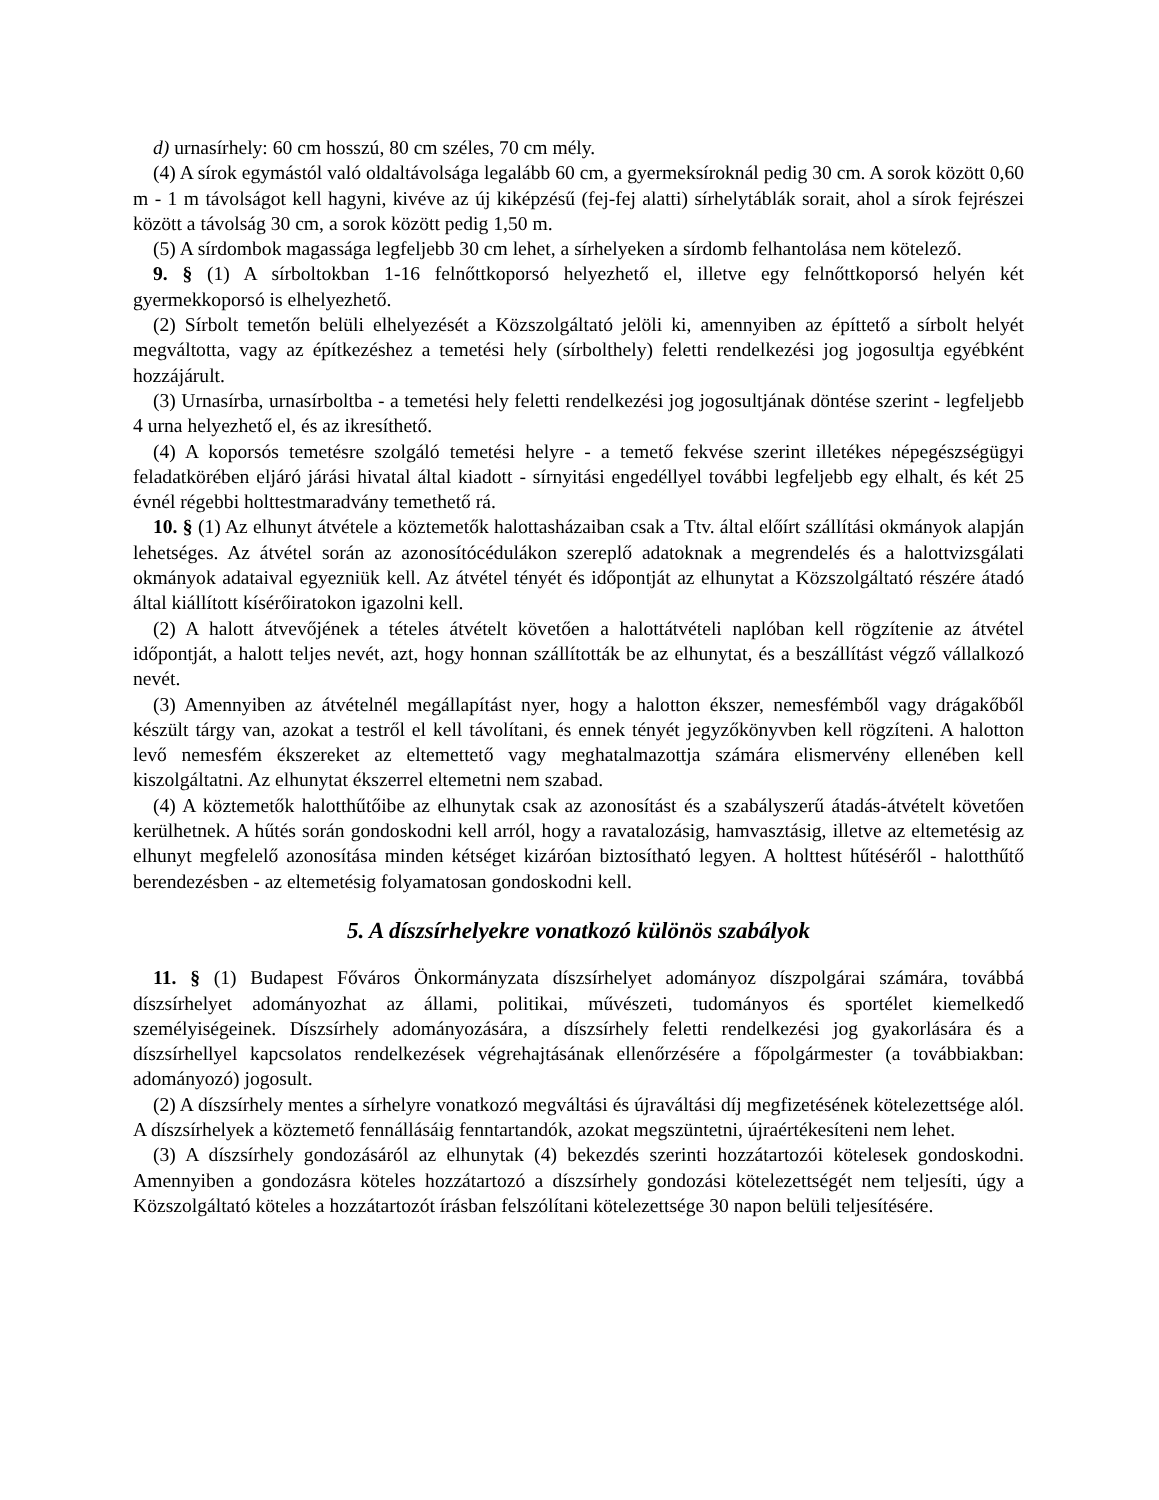d) urnasírhely: 60 cm hosszú, 80 cm széles, 70 cm mély.
(4) A sírok egymástól való oldaltávolsága legalább 60 cm, a gyermeksíroknál pedig 30 cm. A sorok között 0,60 m - 1 m távolságot kell hagyni, kivéve az új kiképzésű (fej-fej alatti) sírhelytáblák sorait, ahol a sírok fejrészei között a távolság 30 cm, a sorok között pedig 1,50 m.
(5) A sírdombok magassága legfeljebb 30 cm lehet, a sírhelyeken a sírdomb felhantolása nem kötelező.
9. § (1) A sírboltokban 1-16 felnőttkoporsó helyezhető el, illetve egy felnőttkoporsó helyén két gyermekkoporsó is elhelyezhető.
(2) Sírbolt temetőn belüli elhelyezését a Közszolgáltató jelöli ki, amennyiben az építtető a sírbolt helyét megváltotta, vagy az építkezéshez a temetési hely (sírbolthely) feletti rendelkezési jog jogosultja egyébként hozzájárult.
(3) Urnasírba, urnasírboltba - a temetési hely feletti rendelkezési jog jogosultjának döntése szerint - legfeljebb 4 urna helyezhető el, és az ikresíthető.
(4) A koporsós temetésre szolgáló temetési helyre - a temető fekvése szerint illetékes népegészségügyi feladatkörében eljáró járási hivatal által kiadott - sírnyitási engedéllyel további legfeljebb egy elhalt, és két 25 évnél régebbi holttestmaradvány temethető rá.
10. § (1) Az elhunyt átvétele a köztemetők halottasházaiban csak a Ttv. által előírt szállítási okmányok alapján lehetséges. Az átvétel során az azonosítócédulákon szereplő adatoknak a megrendelés és a halottvizsgálati okmányok adataival egyezniük kell. Az átvétel tényét és időpontját az elhunytat a Közszolgáltató részére átadó által kiállított kísérőiratokon igazolni kell.
(2) A halott átvevőjének a tételes átvételt követően a halottátvételi naplóban kell rögzítenie az átvétel időpontját, a halott teljes nevét, azt, hogy honnan szállították be az elhunytat, és a beszállítást végző vállalkozó nevét.
(3) Amennyiben az átvételnél megállapítást nyer, hogy a halotton ékszer, nemesfémből vagy drágakőből készült tárgy van, azokat a testről el kell távolítani, és ennek tényét jegyzőkönyvben kell rögzíteni. A halotton levő nemesfém ékszereket az eltemettető vagy meghatalmazottja számára elismervény ellenében kell kiszolgáltatni. Az elhunytat ékszerrel eltemetni nem szabad.
(4) A köztemetők halotthűtőibe az elhunytak csak az azonosítást és a szabályszerű átadás-átvételt követően kerülhetnek. A hűtés során gondoskodni kell arról, hogy a ravatalozásig, hamvasztásig, illetve az eltemetésig az elhunyt megfelelő azonosítása minden kétséget kizáróan biztosítható legyen. A holttest hűtéséről - halotthűtő berendezésben - az eltemetésig folyamatosan gondoskodni kell.
5. A díszsírhelyekre vonatkozó különös szabályok
11. § (1) Budapest Főváros Önkormányzata díszsírhelyet adományoz díszpolgárai számára, továbbá díszsírhelyet adományozhat az állami, politikai, művészeti, tudományos és sportélet kiemelkedő személyiségeinek. Díszsírhely adományozására, a díszsírhely feletti rendelkezési jog gyakorlására és a díszsírhellyel kapcsolatos rendelkezések végrehajtásának ellenőrzésére a főpolgármester (a továbbiakban: adományozó) jogosult.
(2) A díszsírhely mentes a sírhelyre vonatkozó megváltási és újraváltási díj megfizetésének kötelezettsége alól. A díszsírhelyek a köztemető fennállásáig fenntartandók, azokat megszüntetni, újraértékesíteni nem lehet.
(3) A díszsírhely gondozásáról az elhunytak (4) bekezdés szerinti hozzátartozói kötelesek gondoskodni. Amennyiben a gondozásra köteles hozzátartozó a díszsírhely gondozási kötelezettségét nem teljesíti, úgy a Közszolgáltató köteles a hozzátartozót írásban felszólítani kötelezettsége 30 napon belüli teljesítésére.